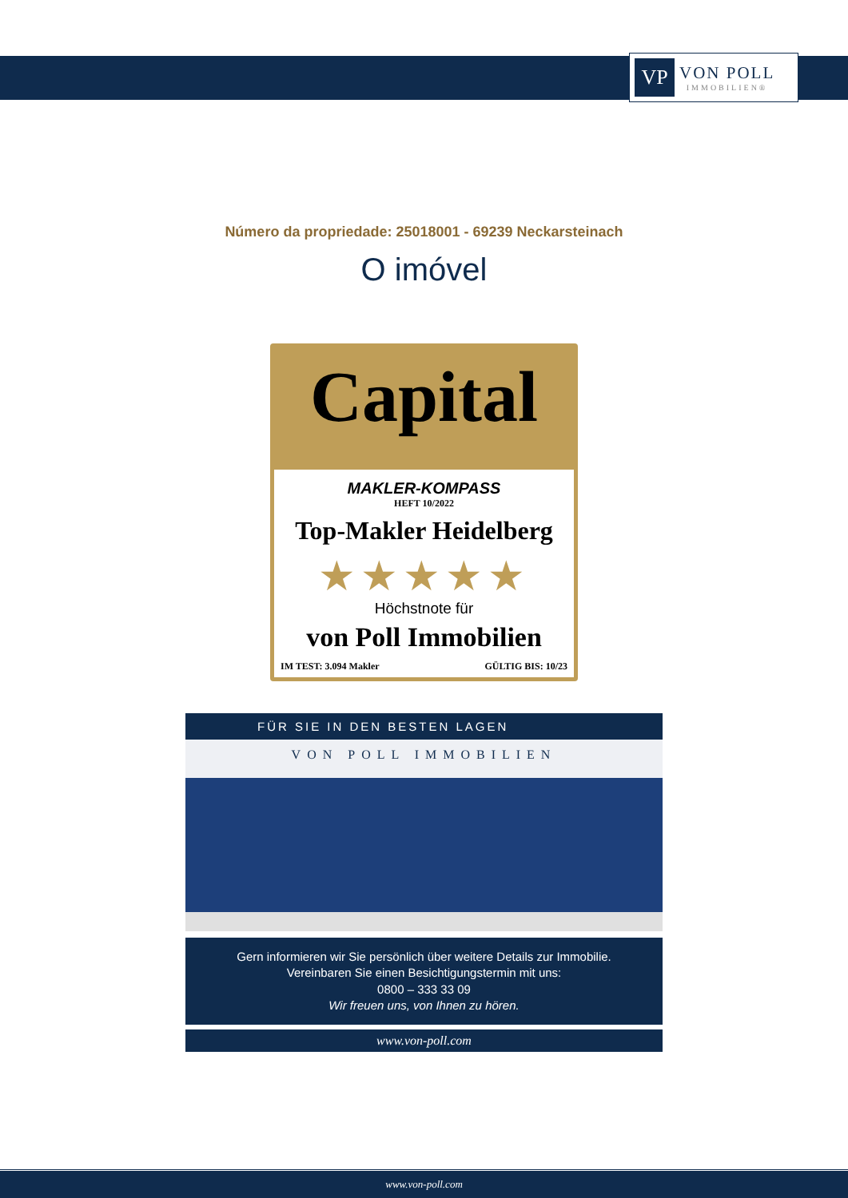VP
VON POLL
IMMOBILIEN®
Número da propriedade: 25018001 - 69239 Neckarsteinach
O imóvel
Capital
MAKLER-KOMPASS
HEFT 10/2022
Top-Makler Heidelberg
★★★★★
Höchstnote für
von Poll Immobilien
IM TEST: 3.094 Makler GÜLTIG BIS: 10/23
FÜR SIE IN DEN BESTEN LAGEN
VON POLL IMMOBILIEN
Gern informieren wir Sie persönlich über weitere Details zur Immobilie.
Vereinbaren Sie einen Besichtigungstermin mit uns:
0800 – 333 33 09
Wir freuen uns, von Ihnen zu hören.
www.von-poll.com
www.von-poll.com